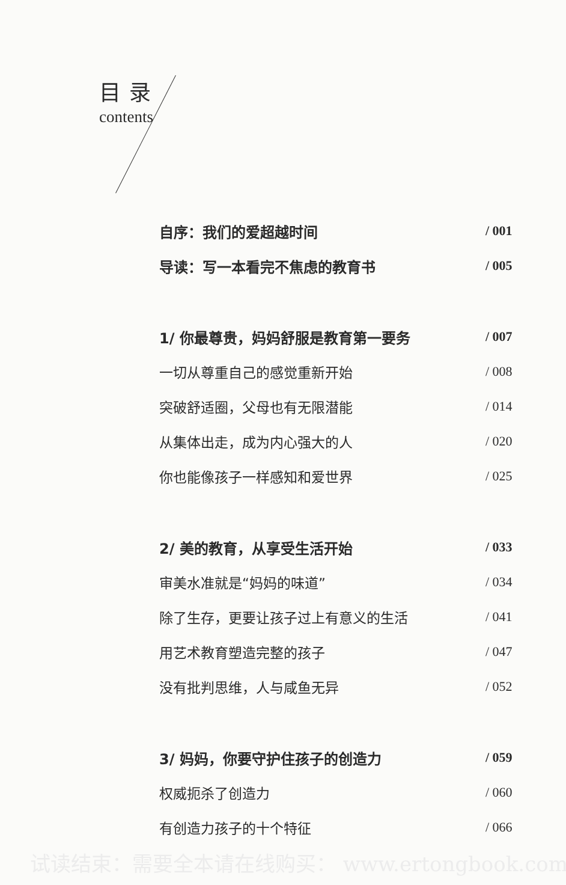目录
contents
自序：我们的爱超越时间 / 001
导读：写一本看完不焦虑的教育书 / 005
1/ 你最尊贵，妈妈舒服是教育第一要务 / 007
一切从尊重自己的感觉重新开始 / 008
突破舒适圈，父母也有无限潜能 / 014
从集体出走，成为内心强大的人 / 020
你也能像孩子一样感知和爱世界 / 025
2/ 美的教育，从享受生活开始 / 033
审美水准就是“妈妈的味道” / 034
除了生存，更要让孩子过上有意义的生活 / 041
用艺术教育塑造完整的孩子 / 047
没有批判思维，人与咸鱼无异 / 052
3/ 妈妈，你要守护住孩子的创造力 / 059
权威扼杀了创造力 / 060
有创造力孩子的十个特征 / 066
试读结束：需要全本请在线购买： www.ertongbook.com